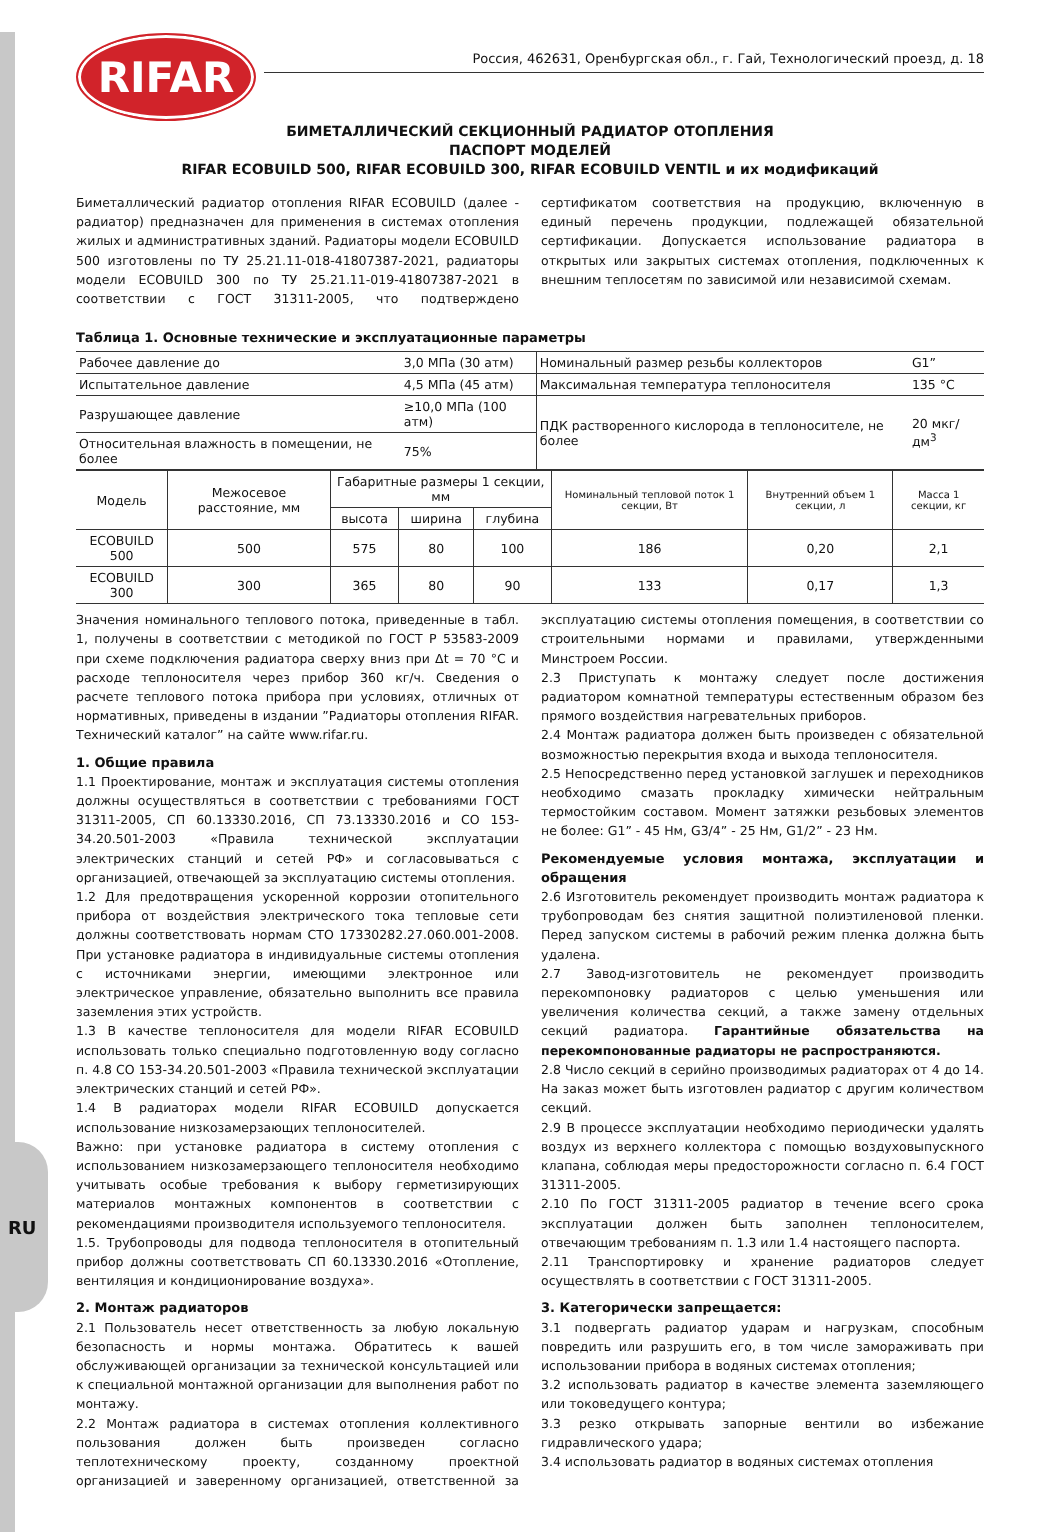RU
RIFAR
Россия, 462631, Оренбургская обл., г. Гай, Технологический проезд, д. 18
БИМЕТАЛЛИЧЕСКИЙ СЕКЦИОННЫЙ РАДИАТОР ОТОПЛЕНИЯ
ПАСПОРТ МОДЕЛЕЙ
RIFAR ECOBUILD 500, RIFAR ECOBUILD 300, RIFAR ECOBUILD VENTIL и их модификаций
Биметаллический радиатор отопления RIFAR ECOBUILD (далее - радиатор) предназначен для применения в системах отопления жилых и административных зданий. Радиаторы модели ECOBUILD 500 изготовлены по ТУ 25.21.11-018-41807387-2021, радиаторы модели ECOBUILD 300 по ТУ 25.21.11-019-41807387-2021 в соответствии с ГОСТ 31311-2005, что подтверждено сертификатом соответствия на продукцию, включенную в единый перечень продукции, подлежащей обязательной сертификации. Допускается использование радиатора в открытых или закрытых системах отопления, подключенных к внешним теплосетям по зависимой или независимой схемам.
Таблица 1. Основные технические и эксплуатационные параметры
| Рабочее давление до | 3,0 МПа (30 атм) | Номинальный размер резьбы коллекторов | G1” |
| Испытательное давление | 4,5 МПа (45 атм) | Максимальная температура теплоносителя | 135 °С |
| Разрушающее давление | ≥10,0 МПа (100 атм) | ПДК растворенного кислорода в теплоносителе, не более | 20 мкг/дм<sup>3</sup> |
| Относительная влажность в помещении, не более | 75% | | |
| Модель | Межосевое расстояние, мм | Габаритные размеры 1 секции, мм | | | Номинальный тепловой поток 1 секции, Вт | Внутренний объем 1 секции, л | Масса 1 секции, кг |
| --- | --- | --- | --- | --- | --- | --- | --- |
| | | высота | ширина | глубина | | | |
| ECOBUILD 500 | 500 | 575 | 80 | 100 | 186 | 0,20 | 2,1 |
| ECOBUILD 300 | 300 | 365 | 80 | 90 | 133 | 0,17 | 1,3 |
Значения номинального теплового потока, приведенные в табл. 1, получены в соответствии с методикой по ГОСТ Р 53583-2009 при схеме подключения радиатора сверху вниз при Δt = 70 °С и расходе теплоносителя через прибор 360 кг/ч. Сведения о расчете теплового потока прибора при условиях, отличных от нормативных, приведены в издании ”Радиаторы отопления RIFAR. Технический каталог” на сайте www.rifar.ru.
1. Общие правила
1.1 Проектирование, монтаж и эксплуатация системы отопления должны осуществляться в соответствии с требованиями ГОСТ 31311-2005, СП 60.13330.2016, СП 73.13330.2016 и СО 153-34.20.501-2003 «Правила технической эксплуатации электрических станций и сетей РФ» и согласовываться с организацией, отвечающей за эксплуатацию системы отопления.
1.2 Для предотвращения ускоренной коррозии отопительного прибора от воздействия электрического тока тепловые сети должны соответствовать нормам СТО 17330282.27.060.001-2008. При установке радиатора в индивидуальные системы отопления с источниками энергии, имеющими электронное или электрическое управление, обязательно выполнить все правила заземления этих устройств.
1.3 В качестве теплоносителя для модели RIFAR ECOBUILD использовать только специально подготовленную воду согласно п. 4.8 СО 153-34.20.501-2003 «Правила технической эксплуатации электрических станций и сетей РФ».
1.4 В радиаторах модели RIFAR ECOBUILD допускается использование низкозамерзающих теплоносителей.
Важно: при установке радиатора в систему отопления с использованием низкозамерзающего теплоносителя необходимо учитывать особые требования к выбору герметизирующих материалов монтажных компонентов в соответствии с рекомендациями производителя используемого теплоносителя.
1.5. Трубопроводы для подвода теплоносителя в отопительный прибор должны соответствовать СП 60.13330.2016 «Отопление, вентиляция и кондиционирование воздуха».
2. Монтаж радиаторов
2.1 Пользователь несет ответственность за любую локальную безопасность и нормы монтажа. Обратитесь к вашей обслуживающей организации за технической консультацией или к специальной монтажной организации для выполнения работ по монтажу.
2.2 Монтаж радиатора в системах отопления коллективного пользования должен быть произведен согласно теплотехническому проекту, созданному проектной организацией и заверенному организацией, ответственной за эксплуатацию системы отопления помещения, в соответствии со строительными нормами и правилами, утвержденными Минстроем России.
2.3 Приступать к монтажу следует после достижения радиатором комнатной температуры естественным образом без прямого воздействия нагревательных приборов.
2.4 Монтаж радиатора должен быть произведен с обязательной возможностью перекрытия входа и выхода теплоносителя.
2.5 Непосредственно перед установкой заглушек и переходников необходимо смазать прокладку химически нейтральным термостойким составом. Момент затяжки резьбовых элементов не более: G1” - 45 Нм, G3/4” - 25 Нм, G1/2” - 23 Нм.
Рекомендуемые условия монтажа, эксплуатации и обращения
2.6 Изготовитель рекомендует производить монтаж радиатора к трубопроводам без снятия защитной полиэтиленовой пленки. Перед запуском системы в рабочий режим пленка должна быть удалена.
2.7 Завод-изготовитель не рекомендует производить перекомпоновку радиаторов с целью уменьшения или увеличения количества секций, а также замену отдельных секций радиатора. Гарантийные обязательства на перекомпонованные радиаторы не распространяются.
2.8 Число секций в серийно производимых радиаторах от 4 до 14. На заказ может быть изготовлен радиатор с другим количеством секций.
2.9 В процессе эксплуатации необходимо периодически удалять воздух из верхнего коллектора с помощью воздуховыпускного клапана, соблюдая меры предосторожности согласно п. 6.4 ГОСТ 31311-2005.
2.10 По ГОСТ 31311-2005 радиатор в течение всего срока эксплуатации должен быть заполнен теплоносителем, отвечающим требованиям п. 1.3 или 1.4 настоящего паспорта.
2.11 Транспортировку и хранение радиаторов следует осуществлять в соответствии с ГОСТ 31311-2005.
3. Категорически запрещается:
3.1 подвергать радиатор ударам и нагрузкам, способным повредить или разрушить его, в том числе замораживать при использовании прибора в водяных системах отопления;
3.2 использовать радиатор в качестве элемента заземляющего или токоведущего контура;
3.3 резко открывать запорные вентили во избежание гидравлического удара;
3.4 использовать радиатор в водяных системах отопления